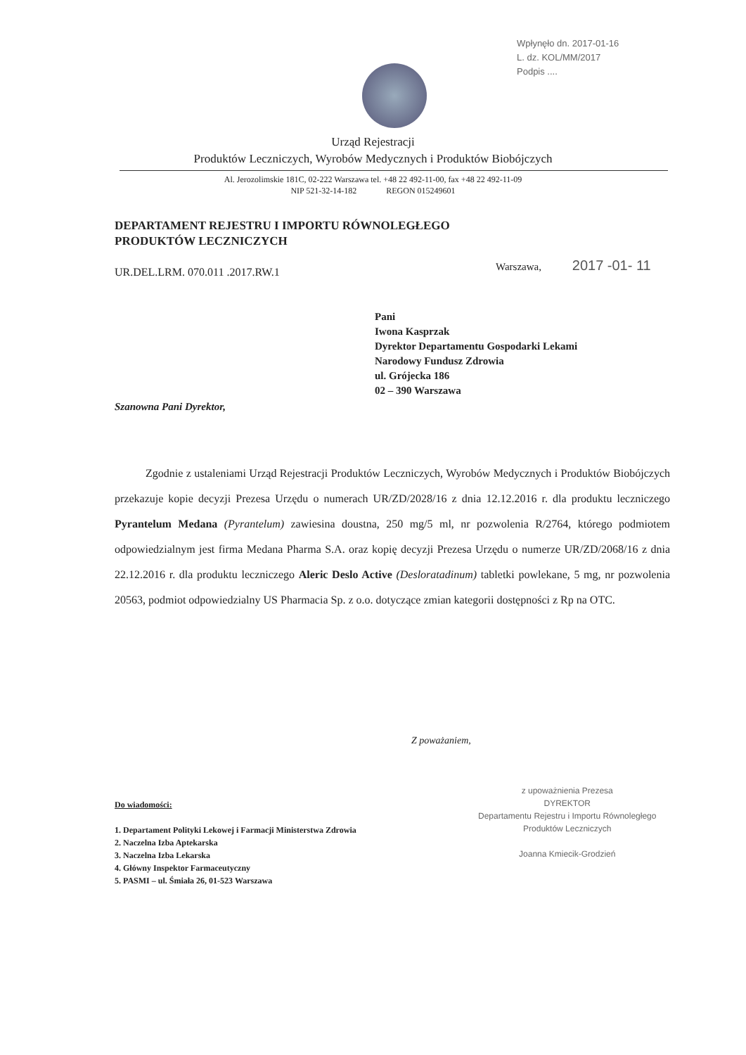Wpłynęło dn. 2017-01-16
L. dz. KOL/MM/2017
Podpis ....
Urząd Rejestracji
Produktów Leczniczych, Wyrobów Medycznych i Produktów Biobójczych
Al. Jerozolimskie 181C, 02-222 Warszawa tel. +48 22 492-11-00, fax +48 22 492-11-09
NIP 521-32-14-182 REGON 015249601
DEPARTAMENT REJESTRU I IMPORTU RÓWNOLEGŁEGO
PRODUKTÓW LECZNICZYCH
Warszawa, 2017 -01- 11
UR.DEL.LRM. 070.011 .2017.RW.1
Pani
Iwona Kasprzak
Dyrektor Departamentu Gospodarki Lekami
Narodowy Fundusz Zdrowia
ul. Grójecka 186
02 – 390 Warszawa
Szanowna Pani Dyrektor,
Zgodnie z ustaleniami Urząd Rejestracji Produktów Leczniczych, Wyrobów Medycznych i Produktów Biobójczych przekazuje kopie decyzji Prezesa Urzędu o numerach UR/ZD/2028/16 z dnia 12.12.2016 r. dla produktu leczniczego Pyrantelum Medana (Pyrantelum) zawiesina doustna, 250 mg/5 ml, nr pozwolenia R/2764, którego podmiotem odpowiedzialnym jest firma Medana Pharma S.A. oraz kopię decyzji Prezesa Urzędu o numerze UR/ZD/2068/16 z dnia 22.12.2016 r. dla produktu leczniczego Aleric Deslo Active (Desloratadinum) tabletki powlekane, 5 mg, nr pozwolenia 20563, podmiot odpowiedzialny US Pharmacia Sp. z o.o. dotyczące zmian kategorii dostępności z Rp na OTC.
Z poważaniem,
Do wiadomości:
1. Departament Polityki Lekowej i Farmacji Ministerstwa Zdrowia
2. Naczelna Izba Aptekarska
3. Naczelna Izba Lekarska
4. Główny Inspektor Farmaceutyczny
5. PASMI – ul. Śmiała 26, 01-523 Warszawa
z upoważnienia Prezesa
DYREKTOR
Departamentu Rejestru i Importu Równoległego
Produktów Leczniczych
Joanna Kmiecik-Grodzień